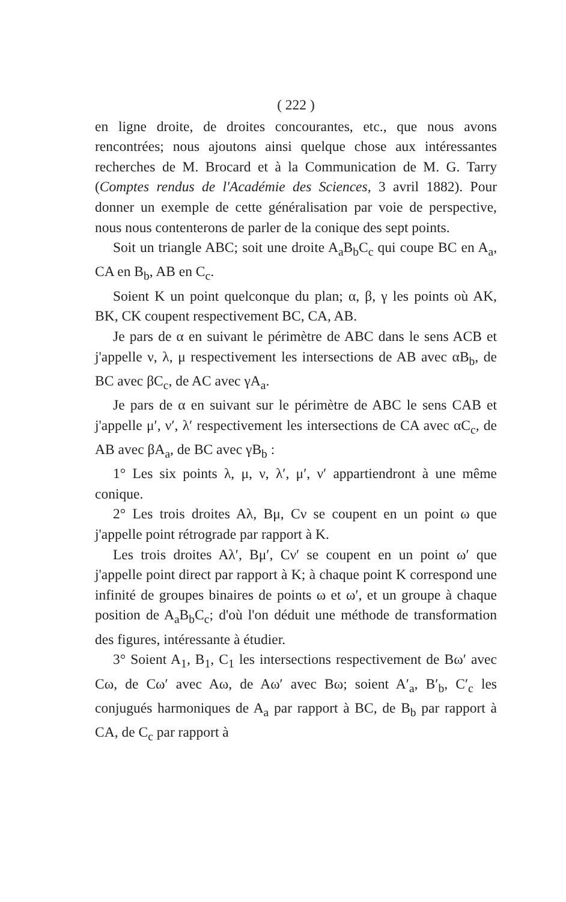( 222 )
en ligne droite, de droites concourantes, etc., que nous avons rencontrées; nous ajoutons ainsi quelque chose aux intéressantes recherches de M. Brocard et à la Communication de M. G. Tarry (Comptes rendus de l'Académie des Sciences, 3 avril 1882). Pour donner un exemple de cette généralisation par voie de perspective, nous nous contenterons de parler de la conique des sept points.
Soit un triangle ABC; soit une droite A<sub>a</sub>B<sub>b</sub>C<sub>c</sub> qui coupe BC en A<sub>a</sub>, CA en B<sub>b</sub>, AB en C<sub>c</sub>.
Soient K un point quelconque du plan; α, β, γ les points où AK, BK, CK coupent respectivement BC, CA, AB.
Je pars de α en suivant le périmètre de ABC dans le sens ACB et j'appelle ν, λ, μ respectivement les intersections de AB avec αB<sub>b</sub>, de BC avec βC<sub>c</sub>, de AC avec γA<sub>a</sub>.
Je pars de α en suivant sur le périmètre de ABC le sens CAB et j'appelle μ′, ν′, λ′ respectivement les intersections de CA avec αC<sub>c</sub>, de AB avec βA<sub>a</sub>, de BC avec γB<sub>b</sub> :
1° Les six points λ, μ, ν, λ′, μ′, ν′ appartiendront à une même conique.
2° Les trois droites Aλ, Bμ, Cν se coupent en un point ω que j'appelle point rétrograde par rapport à K.
Les trois droites Aλ′, Bμ′, Cν′ se coupent en un point ω′ que j'appelle point direct par rapport à K; à chaque point K correspond une infinité de groupes binaires de points ω et ω′, et un groupe à chaque position de A<sub>a</sub>B<sub>b</sub>C<sub>c</sub>; d'où l'on déduit une méthode de transformation des figures, intéressante à étudier.
3° Soient A<sub>1</sub>, B<sub>1</sub>, C<sub>1</sub> les intersections respectivement de Bω′ avec Cω, de Cω′ avec Aω, de Aω′ avec Bω; soient A′<sub>a</sub>, B′<sub>b</sub>, C′<sub>c</sub> les conjugués harmoniques de A<sub>a</sub> par rapport à BC, de B<sub>b</sub> par rapport à CA, de C<sub>c</sub> par rapport à